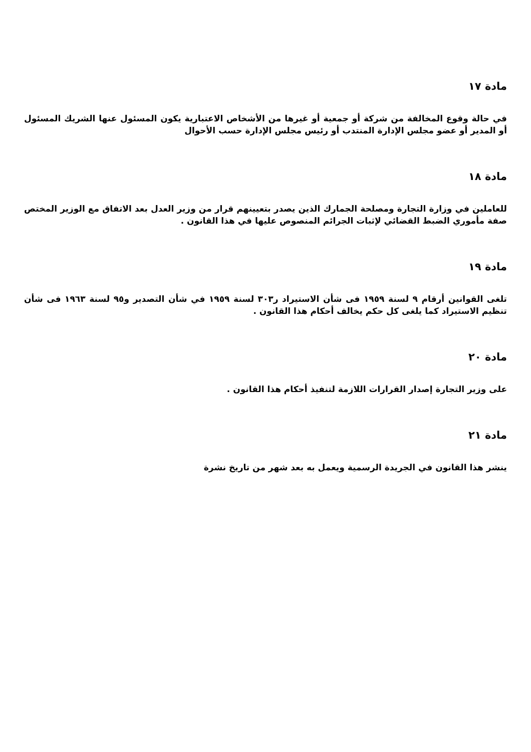مادة ١٧
في حالة وقوع المخالفة من شركة أو جمعية أو غيرها من الأشخاص الاعتبارية يكون المسئول عنها الشريك المسئول أو المدير أو عضو مجلس الإدارة المنتدب أو رئيس مجلس الإدارة حسب الأحوال
مادة ١٨
للعاملين في وزارة التجارة ومصلحة الجمارك الذين يصدر بتعيينهم قرار من وزير العدل بعد الاتفاق مع الوزير المختص صفة مأموري الضبط القضائي لإثبات الجرائم المنصوص عليها في هذا القانون .
مادة ١٩
تلغى القوانين أرقام ٩ لسنة ١٩٥٩ فى شأن الاستيراد ر٣٠٣ لسنة ١٩٥٩ في شأن التصدير و٩٥ لسنة ١٩٦٣ فى شأن تنظيم الاستيراد كما يلغى كل حكم يخالف أحكام هذا القانون .
مادة ٢٠
على وزير التجارة إصدار القرارات اللازمة لتنفيذ أحكام هذا القانون .
مادة ٢١
ينشر هذا القانون في الجريدة الرسمية ويعمل به بعد شهر من تاريخ نشرة